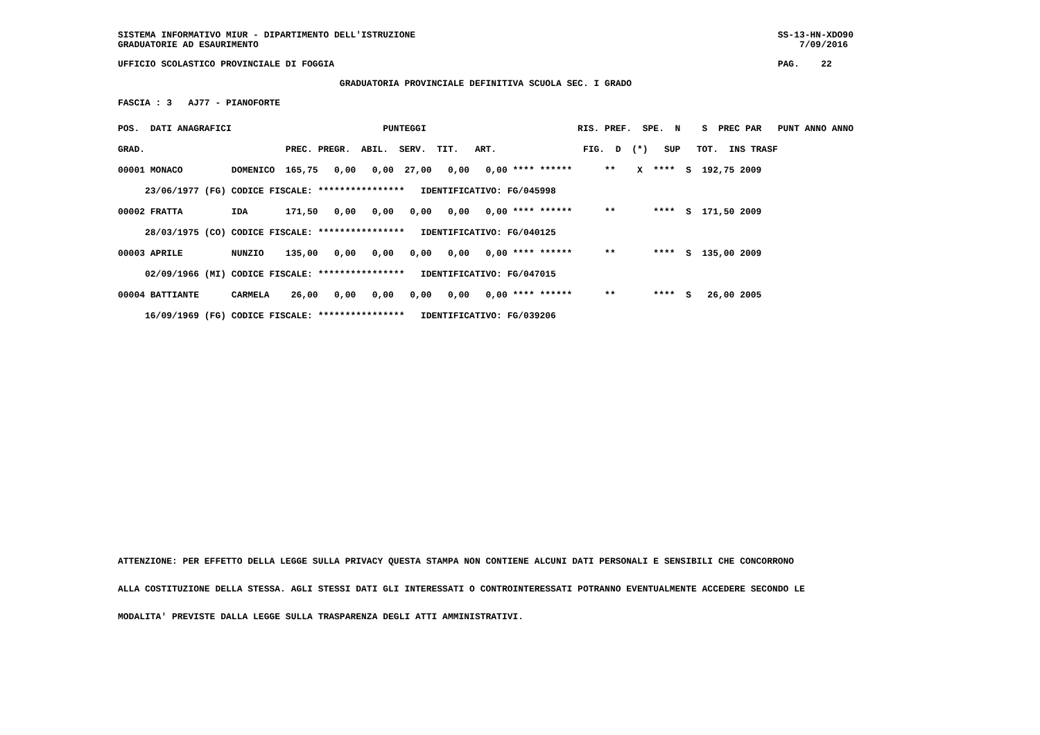SISTEMA INFORMATIVO MIUR - DIPARTIMENTO DELL'ISTRUZIONE SS-13-HN-XDO90 GRADUATORIE AD ESAURIMENTO 7/09/2016 UFFICIO SCOLASTICO PROVINCIALE DI FOGGIA PAG. 22 GRADUATORIA PROVINCIALE DEFINITIVA SCUOLA SEC. I GRADO FASCIA : 3 AJ77 - PIANOFORTE
| POS. DATI ANAGRAFICI | | PUNTEGGI | | RIS. PREF. SPE. N S PREC PAR PUNT ANNO ANNO |
| --- | --- | --- | --- | --- |
| GRAD. | | PREC. PREGR. ABIL. SERV. TIT. ART. | FIG. D (*) SUP TOT. INS TRASF | |
| 00001 MONACO | DOMENICO | 165,75 0,00 0,00 27,00 0,00 0,00 **** ****** ** X **** S 192,75 2009 | | |
| 23/06/1977 (FG) | CODICE FISCALE: **************** IDENTIFICATIVO: FG/045998 | | | |
| 00002 FRATTA | IDA | 171,50 0,00 0,00 0,00 0,00 0,00 **** ****** ** **** S 171,50 2009 | | |
| 28/03/1975 (CO) | CODICE FISCALE: **************** IDENTIFICATIVO: FG/040125 | | | |
| 00003 APRILE | NUNZIO | 135,00 0,00 0,00 0,00 0,00 0,00 **** ****** ** **** S 135,00 2009 | | |
| 02/09/1966 (MI) | CODICE FISCALE: **************** IDENTIFICATIVO: FG/047015 | | | |
| 00004 BATTIANTE | CARMELA | 26,00 0,00 0,00 0,00 0,00 0,00 **** ****** ** **** S 26,00 2005 | | |
| 16/09/1969 (FG) | CODICE FISCALE: **************** IDENTIFICATIVO: FG/039206 | | | |
ATTENZIONE: PER EFFETTO DELLA LEGGE SULLA PRIVACY QUESTA STAMPA NON CONTIENE ALCUNI DATI PERSONALI E SENSIBILI CHE CONCORRONO
ALLA COSTITUZIONE DELLA STESSA. AGLI STESSI DATI GLI INTERESSATI O CONTROINTERESSATI POTRANNO EVENTUALMENTE ACCEDERE SECONDO LE
MODALITA' PREVISTE DALLA LEGGE SULLA TRASPARENZA DEGLI ATTI AMMINISTRATIVI.